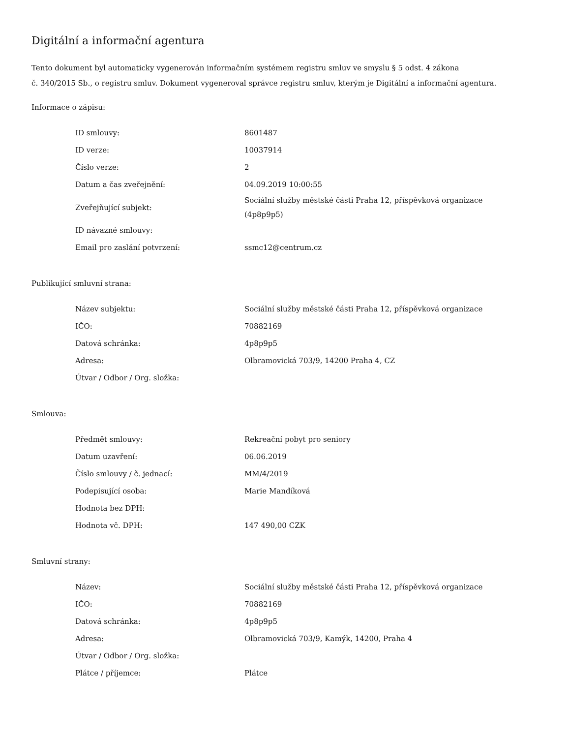Digitální a informační agentura
Tento dokument byl automaticky vygenerován informačním systémem registru smluv ve smyslu § 5 odst. 4 zákona
č. 340/2015 Sb., o registru smluv. Dokument vygeneroval správce registru smluv, kterým je Digitální a informační agentura.
Informace o zápisu:
| ID smlouvy: | 8601487 |
| ID verze: | 10037914 |
| Číslo verze: | 2 |
| Datum a čas zveřejnění: | 04.09.2019 10:00:55 |
| Zveřejňující subjekt: | Sociální služby městské části Praha 12, příspěvková organizace (4p8p9p5) |
| ID návazné smlouvy: | |
| Email pro zaslání potvrzení: | ssmc12@centrum.cz |
Publikující smluvní strana:
| Název subjektu: | Sociální služby městské části Praha 12, příspěvková organizace |
| IČO: | 70882169 |
| Datová schránka: | 4p8p9p5 |
| Adresa: | Olbramovická 703/9, 14200 Praha 4, CZ |
| Útvar / Odbor / Org. složka: | |
Smlouva:
| Předmět smlouvy: | Rekreační pobyt pro seniory |
| Datum uzavření: | 06.06.2019 |
| Číslo smlouvy / č. jednací: | MM/4/2019 |
| Podepisující osoba: | Marie Mandíková |
| Hodnota bez DPH: | |
| Hodnota vč. DPH: | 147 490,00 CZK |
Smluvní strany:
| Název: | Sociální služby městské části Praha 12, příspěvková organizace |
| IČO: | 70882169 |
| Datová schránka: | 4p8p9p5 |
| Adresa: | Olbramovická 703/9, Kamýk, 14200, Praha 4 |
| Útvar / Odbor / Org. složka: | |
| Plátce / příjemce: | Plátce |